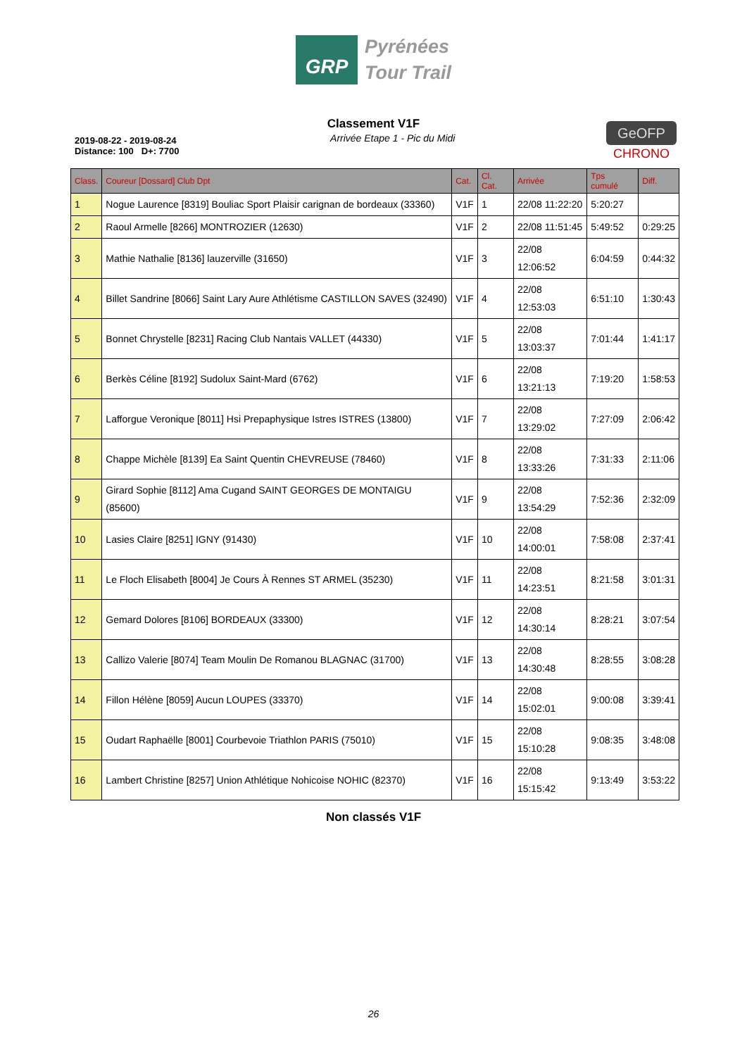GRP
Pyrénées
Tour Trail
Classement V1F
2019-08-22 - 2019-08-24
Distance: 100 D+: 7700
Arrivée Etape 1 - Pic du Midi
GeOFP
CHRONO
| Class. | Coureur [Dossard] Club Dpt | Cat. | Cl. Cat. | Arrivée | Tps cumulé | Diff. |
| --- | --- | --- | --- | --- | --- | --- |
| 1 | Nogue Laurence [8319] Bouliac Sport Plaisir carignan de bordeaux (33360) | V1F | 1 | 22/08 11:22:20 | 5:20:27 | |
| 2 | Raoul Armelle [8266] MONTROZIER (12630) | V1F | 2 | 22/08 11:51:45 | 5:49:52 | 0:29:25 |
| 3 | Mathie Nathalie [8136] lauzerville (31650) | V1F | 3 | 22/08 12:06:52 | 6:04:59 | 0:44:32 |
| 4 | Billet Sandrine [8066] Saint Lary Aure Athlétisme CASTILLON SAVES (32490) | V1F | 4 | 22/08 12:53:03 | 6:51:10 | 1:30:43 |
| 5 | Bonnet Chrystelle [8231] Racing Club Nantais VALLET (44330) | V1F | 5 | 22/08 13:03:37 | 7:01:44 | 1:41:17 |
| 6 | Berkès Céline [8192] Sudolux Saint-Mard (6762) | V1F | 6 | 22/08 13:21:13 | 7:19:20 | 1:58:53 |
| 7 | Lafforgue Veronique [8011] Hsi Prepaphysique Istres ISTRES (13800) | V1F | 7 | 22/08 13:29:02 | 7:27:09 | 2:06:42 |
| 8 | Chappe Michèle [8139] Ea Saint Quentin CHEVREUSE (78460) | V1F | 8 | 22/08 13:33:26 | 7:31:33 | 2:11:06 |
| 9 | Girard Sophie [8112] Ama Cugand SAINT GEORGES DE MONTAIGU (85600) | V1F | 9 | 22/08 13:54:29 | 7:52:36 | 2:32:09 |
| 10 | Lasies Claire [8251] IGNY (91430) | V1F | 10 | 22/08 14:00:01 | 7:58:08 | 2:37:41 |
| 11 | Le Floch Elisabeth [8004] Je Cours À Rennes ST ARMEL (35230) | V1F | 11 | 22/08 14:23:51 | 8:21:58 | 3:01:31 |
| 12 | Gemard Dolores [8106] BORDEAUX (33300) | V1F | 12 | 22/08 14:30:14 | 8:28:21 | 3:07:54 |
| 13 | Callizo Valerie [8074] Team Moulin De Romanou BLAGNAC (31700) | V1F | 13 | 22/08 14:30:48 | 8:28:55 | 3:08:28 |
| 14 | Fillon Hélène [8059] Aucun LOUPES (33370) | V1F | 14 | 22/08 15:02:01 | 9:00:08 | 3:39:41 |
| 15 | Oudart Raphaëlle [8001] Courbevoie Triathlon PARIS (75010) | V1F | 15 | 22/08 15:10:28 | 9:08:35 | 3:48:08 |
| 16 | Lambert Christine [8257] Union Athlétique Nohicoise NOHIC (82370) | V1F | 16 | 22/08 15:15:42 | 9:13:49 | 3:53:22 |
Non classés V1F
26